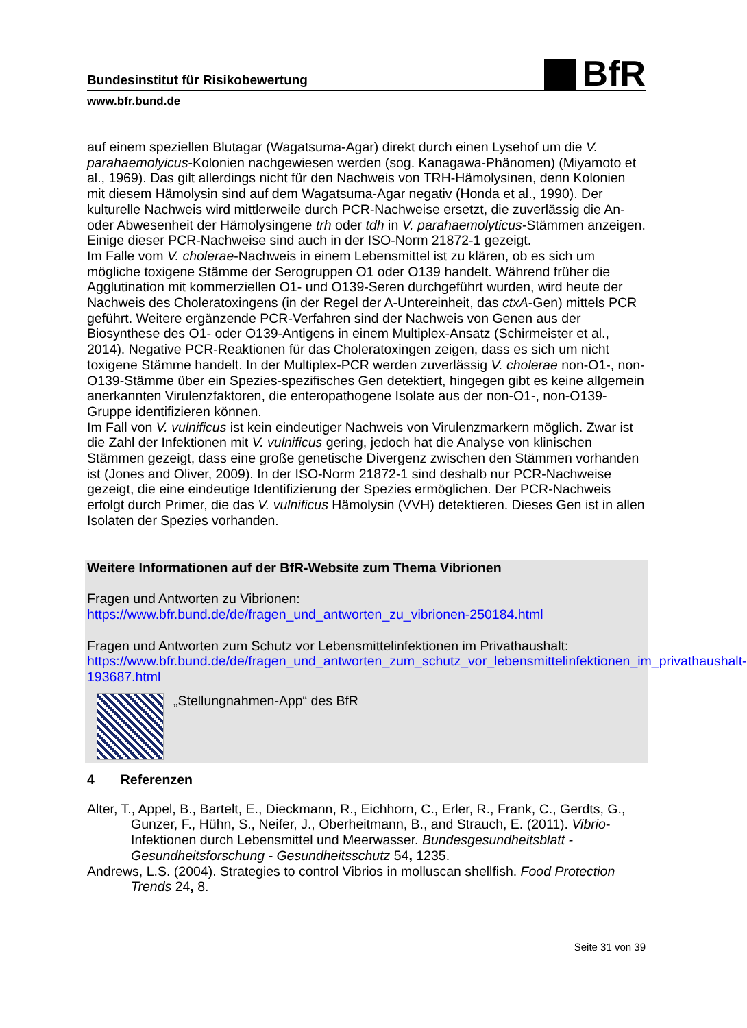Bundesinstitut für Risikobewertung
BfR
www.bfr.bund.de
auf einem speziellen Blutagar (Wagatsuma-Agar) direkt durch einen Lysehof um die V. parahaemolyicus-Kolonien nachgewiesen werden (sog. Kanagawa-Phänomen) (Miyamoto et al., 1969). Das gilt allerdings nicht für den Nachweis von TRH-Hämolysinen, denn Kolonien mit diesem Hämolysin sind auf dem Wagatsuma-Agar negativ (Honda et al., 1990). Der kulturelle Nachweis wird mittlerweile durch PCR-Nachweise ersetzt, die zuverlässig die An- oder Abwesenheit der Hämolysingene trh oder tdh in V. parahaemolyticus-Stämmen anzeigen. Einige dieser PCR-Nachweise sind auch in der ISO-Norm 21872-1 gezeigt.
Im Falle vom V. cholerae-Nachweis in einem Lebensmittel ist zu klären, ob es sich um mögliche toxigene Stämme der Serogruppen O1 oder O139 handelt. Während früher die Agglutination mit kommerziellen O1- und O139-Seren durchgeführt wurden, wird heute der Nachweis des Choleratoxingens (in der Regel der A-Untereinheit, das ctxA-Gen) mittels PCR geführt. Weitere ergänzende PCR-Verfahren sind der Nachweis von Genen aus der Biosynthese des O1- oder O139-Antigens in einem Multiplex-Ansatz (Schirmeister et al., 2014). Negative PCR-Reaktionen für das Choleratoxingen zeigen, dass es sich um nicht toxigene Stämme handelt. In der Multiplex-PCR werden zuverlässig V. cholerae non-O1-, non-O139-Stämme über ein Spezies-spezifisches Gen detektiert, hingegen gibt es keine allgemein anerkannten Virulenzfaktoren, die enteropathogene Isolate aus der non-O1-, non-O139-Gruppe identifizieren können.
Im Fall von V. vulnificus ist kein eindeutiger Nachweis von Virulenzmarkern möglich. Zwar ist die Zahl der Infektionen mit V. vulnificus gering, jedoch hat die Analyse von klinischen Stämmen gezeigt, dass eine große genetische Divergenz zwischen den Stämmen vorhanden ist (Jones and Oliver, 2009). In der ISO-Norm 21872-1 sind deshalb nur PCR-Nachweise gezeigt, die eine eindeutige Identifizierung der Spezies ermöglichen. Der PCR-Nachweis erfolgt durch Primer, die das V. vulnificus Hämolysin (VVH) detektieren. Dieses Gen ist in allen Isolaten der Spezies vorhanden.
Weitere Informationen auf der BfR-Website zum Thema Vibrionen
Fragen und Antworten zu Vibrionen: https://www.bfr.bund.de/de/fragen_und_antworten_zu_vibrionen-250184.html
Fragen und Antworten zum Schutz vor Lebensmittelinfektionen im Privathaushalt: https://www.bfr.bund.de/de/fragen_und_antworten_zum_schutz_vor_lebensmittelinfektionen_im_privathaushalt-193687.html
„Stellungnahmen-App“ des BfR
4 Referenzen
Alter, T., Appel, B., Bartelt, E., Dieckmann, R., Eichhorn, C., Erler, R., Frank, C., Gerdts, G., Gunzer, F., Hühn, S., Neifer, J., Oberheitmann, B., and Strauch, E. (2011). Vibrio-Infektionen durch Lebensmittel und Meerwasser. Bundesgesundheitsblatt - Gesundheitsforschung - Gesundheitsschutz 54, 1235.
Andrews, L.S. (2004). Strategies to control Vibrios in molluscan shellfish. Food Protection Trends 24, 8.
Seite 31 von 39